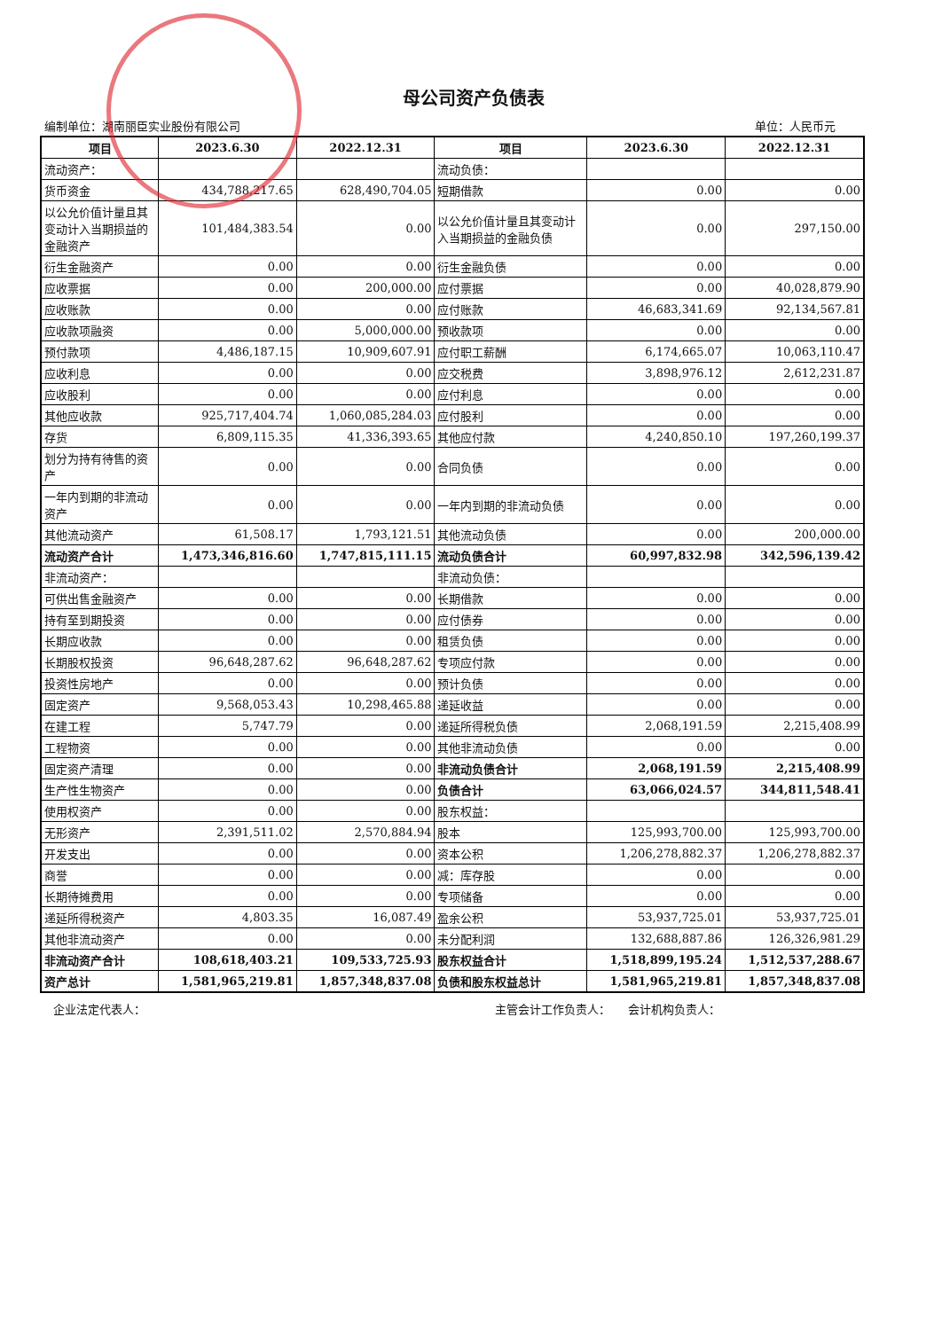母公司资产负债表
编制单位：湖南丽臣实业股份有限公司 单位：人民币元
| 项目 | 2023.6.30 | 2022.12.31 | 项目 | 2023.6.30 | 2022.12.31 |
| --- | --- | --- | --- | --- | --- |
| 流动资产： | | | 流动负债： | | |
| 货币资金 | 434,788,217.65 | 628,490,704.05 | 短期借款 | 0.00 | 0.00 |
| 以公允价值计量且其变动计入当期损益的金融资产 | 101,484,383.54 | 0.00 | 以公允价值计量且其变动计入当期损益的金融负债 | 0.00 | 297,150.00 |
| 衍生金融资产 | 0.00 | 0.00 | 衍生金融负债 | 0.00 | 0.00 |
| 应收票据 | 0.00 | 200,000.00 | 应付票据 | 0.00 | 40,028,879.90 |
| 应收账款 | 0.00 | 0.00 | 应付账款 | 46,683,341.69 | 92,134,567.81 |
| 应收款项融资 | 0.00 | 5,000,000.00 | 预收款项 | 0.00 | 0.00 |
| 预付款项 | 4,486,187.15 | 10,909,607.91 | 应付职工薪酬 | 6,174,665.07 | 10,063,110.47 |
| 应收利息 | 0.00 | 0.00 | 应交税费 | 3,898,976.12 | 2,612,231.87 |
| 应收股利 | 0.00 | 0.00 | 应付利息 | 0.00 | 0.00 |
| 其他应收款 | 925,717,404.74 | 1,060,085,284.03 | 应付股利 | 0.00 | 0.00 |
| 存货 | 6,809,115.35 | 41,336,393.65 | 其他应付款 | 4,240,850.10 | 197,260,199.37 |
| 划分为持有待售的资产 | 0.00 | 0.00 | 合同负债 | 0.00 | 0.00 |
| 一年内到期的非流动资产 | 0.00 | 0.00 | 一年内到期的非流动负债 | 0.00 | 0.00 |
| 其他流动资产 | 61,508.17 | 1,793,121.51 | 其他流动负债 | 0.00 | 200,000.00 |
| 流动资产合计 | 1,473,346,816.60 | 1,747,815,111.15 | 流动负债合计 | 60,997,832.98 | 342,596,139.42 |
| 非流动资产： | | | 非流动负债： | | |
| 可供出售金融资产 | 0.00 | 0.00 | 长期借款 | 0.00 | 0.00 |
| 持有至到期投资 | 0.00 | 0.00 | 应付债券 | 0.00 | 0.00 |
| 长期应收款 | 0.00 | 0.00 | 租赁负债 | 0.00 | 0.00 |
| 长期股权投资 | 96,648,287.62 | 96,648,287.62 | 专项应付款 | 0.00 | 0.00 |
| 投资性房地产 | 0.00 | 0.00 | 预计负债 | 0.00 | 0.00 |
| 固定资产 | 9,568,053.43 | 10,298,465.88 | 递延收益 | 0.00 | 0.00 |
| 在建工程 | 5,747.79 | 0.00 | 递延所得税负债 | 2,068,191.59 | 2,215,408.99 |
| 工程物资 | 0.00 | 0.00 | 其他非流动负债 | 0.00 | 0.00 |
| 固定资产清理 | 0.00 | 0.00 | 非流动负债合计 | 2,068,191.59 | 2,215,408.99 |
| 生产性生物资产 | 0.00 | 0.00 | 负债合计 | 63,066,024.57 | 344,811,548.41 |
| 使用权资产 | 0.00 | 0.00 | 股东权益： | | |
| 无形资产 | 2,391,511.02 | 2,570,884.94 | 股本 | 125,993,700.00 | 125,993,700.00 |
| 开发支出 | 0.00 | 0.00 | 资本公积 | 1,206,278,882.37 | 1,206,278,882.37 |
| 商誉 | 0.00 | 0.00 | 减：库存股 | 0.00 | 0.00 |
| 长期待摊费用 | 0.00 | 0.00 | 专项储备 | 0.00 | 0.00 |
| 递延所得税资产 | 4,803.35 | 16,087.49 | 盈余公积 | 53,937,725.01 | 53,937,725.01 |
| 其他非流动资产 | 0.00 | 0.00 | 未分配利润 | 132,688,887.86 | 126,326,981.29 |
| 非流动资产合计 | 108,618,403.21 | 109,533,725.93 | 股东权益合计 | 1,518,899,195.24 | 1,512,537,288.67 |
| 资产总计 | 1,581,965,219.81 | 1,857,348,837.08 | 负债和股东权益总计 | 1,581,965,219.81 | 1,857,348,837.08 |
企业法定代表人： 主管会计工作负责人： 会计机构负责人：